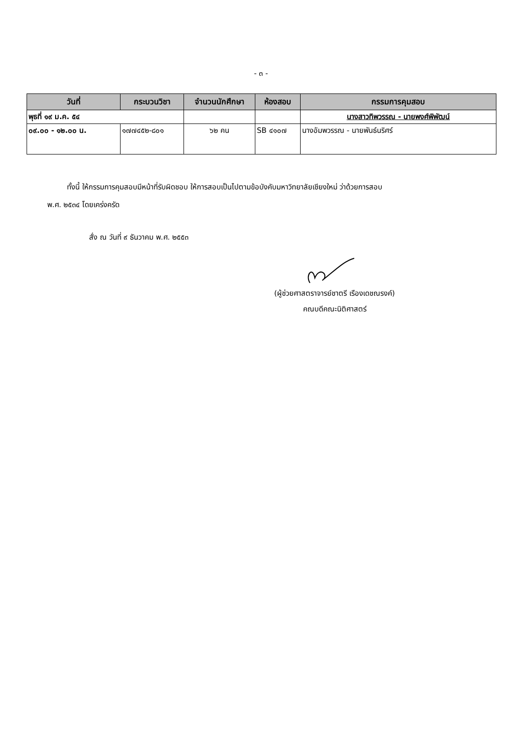- ๓ -
| วันที่ | กระบวนวิชา | จำนวนนักศึกษา | ห้องสอบ | กรรมการคุมสอบ |
| --- | --- | --- | --- | --- |
| พุธที่ ๑๙ ม.ค. ๕๔ | | | | นางสาวทิพวรรณ - นายพงศ์พิพัฒน์ |
| ๐๙.๐๐ - ๑๒.๐๐ น. | ๑๗๗๔๕๒-๘๐๑ | ๖๒ คน | SB ๔๑๐๗ | นางอัมพวรรณ - นายพันธ์นริศร์ |
ทั้งนี้ ให้กรรมการคุมสอบมีหน้าที่รับผิดชอบ ให้การสอบเป็นไปตามข้อบังคับมหาวิทยาลัยเชียงใหม่ ว่าด้วยการสอบ
พ.ศ. ๒๕๓๔ โดยเคร่งครัด
สั่ง ณ วันที่ ๙ ธันวาคม พ.ศ. ๒๕๕๓
(ผู้ช่วยศาสตราจารย์ชาตรี เรืองเดชณรงค์)
คณบดีคณะนิติศาสตร์